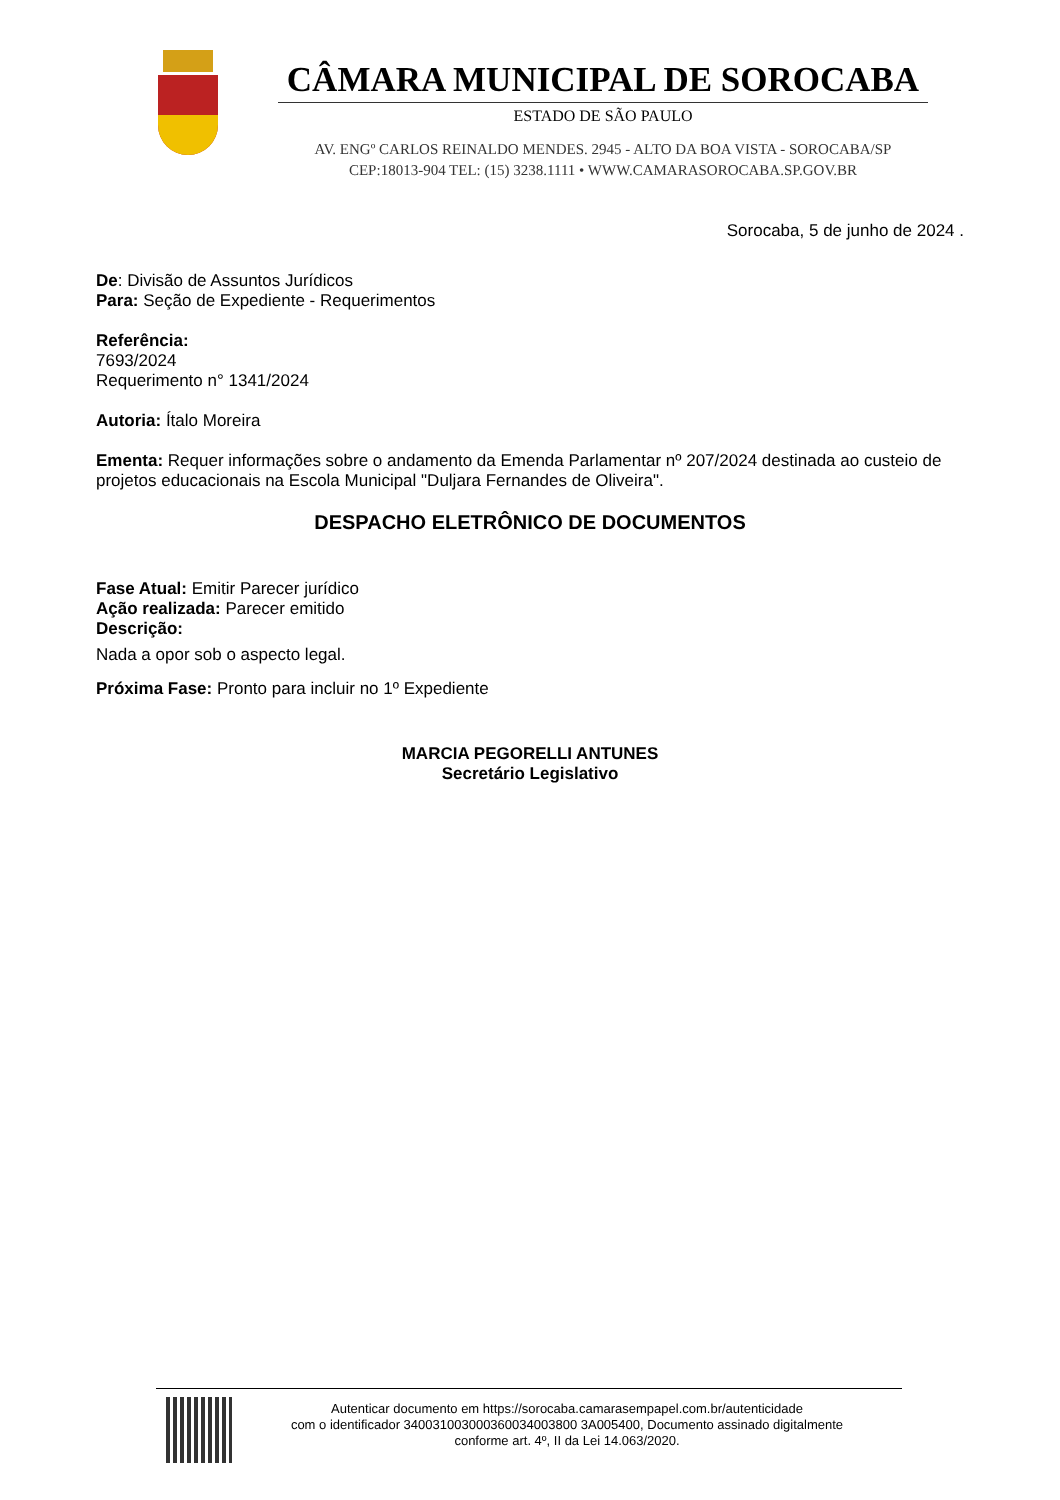CÂMARA MUNICIPAL DE SOROCABA
ESTADO DE SÃO PAULO
AV. ENGº CARLOS REINALDO MENDES. 2945 - ALTO DA BOA VISTA - SOROCABA/SP
CEP:18013-904 TEL: (15) 3238.1111 • WWW.CAMARASOROCABA.SP.GOV.BR
Sorocaba, 5 de junho de 2024 .
De: Divisão de Assuntos Jurídicos
Para: Seção de Expediente - Requerimentos
Referência:
7693/2024
Requerimento n° 1341/2024
Autoria: Ítalo Moreira
Ementa: Requer informações sobre o andamento da Emenda Parlamentar nº 207/2024 destinada ao custeio de projetos educacionais na Escola Municipal "Duljara Fernandes de Oliveira".
DESPACHO ELETRÔNICO DE DOCUMENTOS
Fase Atual: Emitir Parecer jurídico
Ação realizada: Parecer emitido
Descrição:
Nada a opor sob o aspecto legal.
Próxima Fase: Pronto para incluir no 1º Expediente
MARCIA PEGORELLI ANTUNES
Secretário Legislativo
Autenticar documento em https://sorocaba.camarasempapel.com.br/autenticidade
com o identificador 340031003000360034003800 3A005400, Documento assinado digitalmente
conforme art. 4º, II da Lei 14.063/2020.